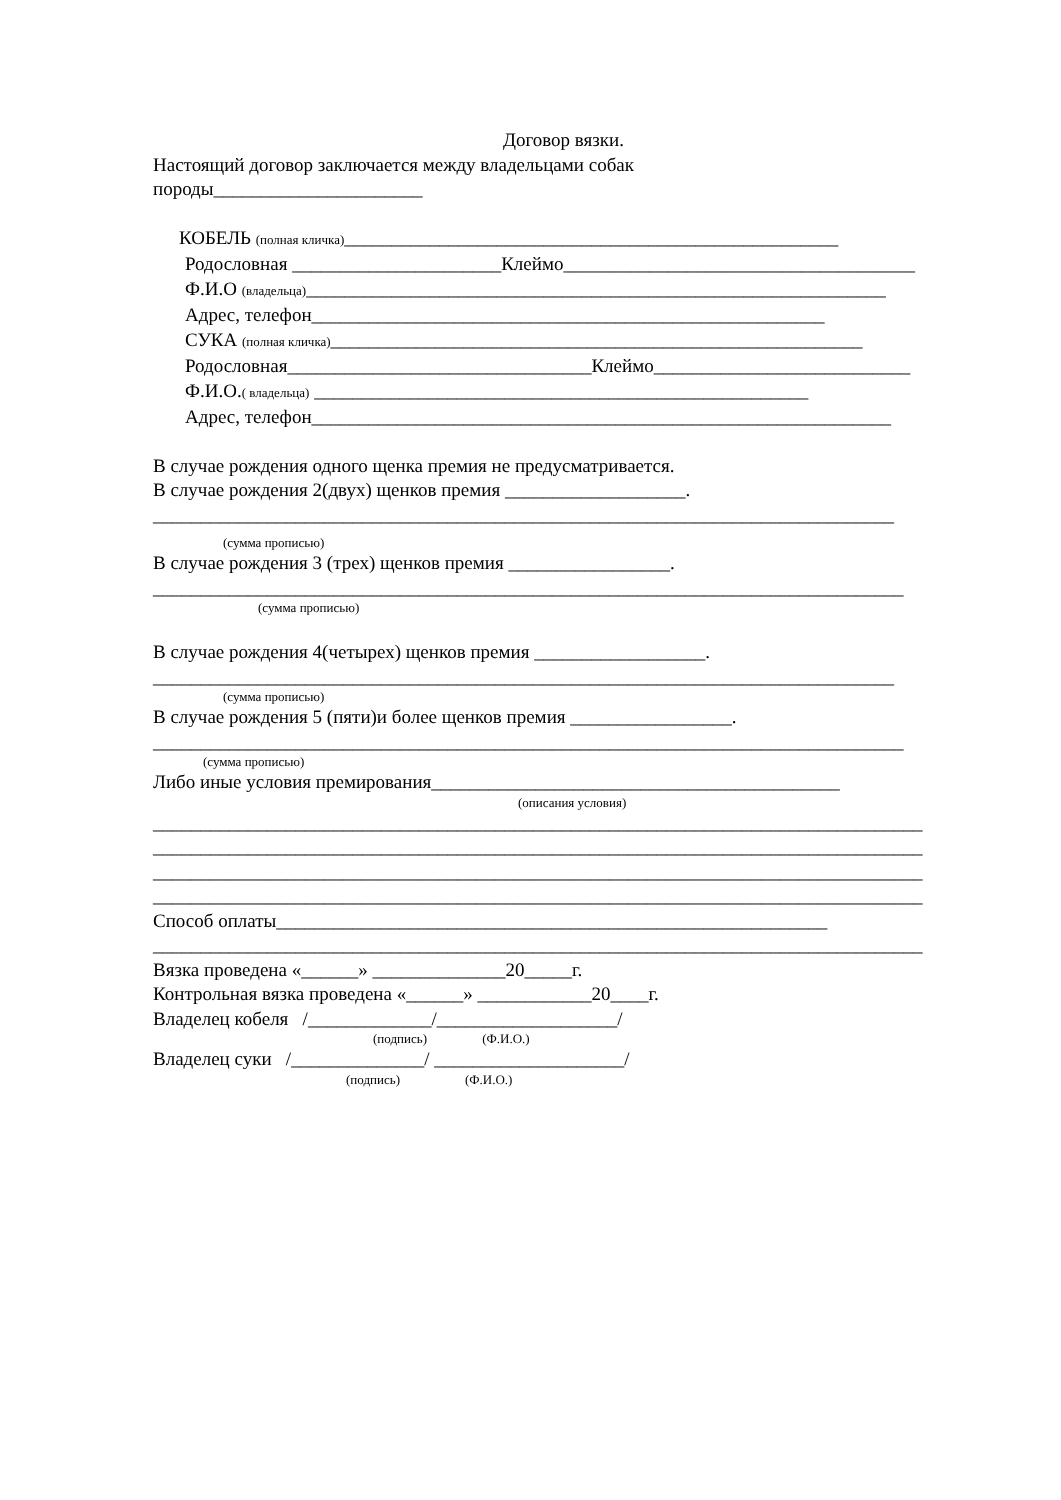Договор вязки.
Настоящий договор заключается между владельцами собак
породы______________________
КОБЕЛЬ (полная кличка)____________________________________________________
Родословная ______________________Клеймо_____________________________________
Ф.И.О (владельца)_____________________________________________________________
Адрес, телефон______________________________________________________
СУКА (полная кличка)________________________________________________________
Родословная________________________________Клеймо___________________________
Ф.И.О.( владельца) ____________________________________________________
Адрес, телефон_____________________________________________________________
В случае рождения одного щенка премия не предусматривается.
В случае рождения 2(двух) щенков премия ___________________.
______________________________________________________________________________
(сумма прописью)
В случае рождения 3 (трех) щенков премия _________________.
_______________________________________________________________________________
(сумма прописью)
В случае рождения 4(четырех) щенков премия __________________.
______________________________________________________________________________
(сумма прописью)
В случае рождения 5 (пяти)и более щенков премия _________________.
_______________________________________________________________________________
(сумма прописью)
Либо иные условия премирования___________________________________________
(описания условия)
_________________________________________________________________________________
_________________________________________________________________________________
_________________________________________________________________________________
_________________________________________________________________________________
Способ оплаты__________________________________________________________
_________________________________________________________________________________
Вязка проведена «______» ______________20_____г.
Контрольная вязка проведена «______» ____________20____г.
Владелец кобеля /_____________/___________________/
(подпись) (Ф.И.О.)
Владелец суки /______________/ ____________________/
(подпись) (Ф.И.О.)